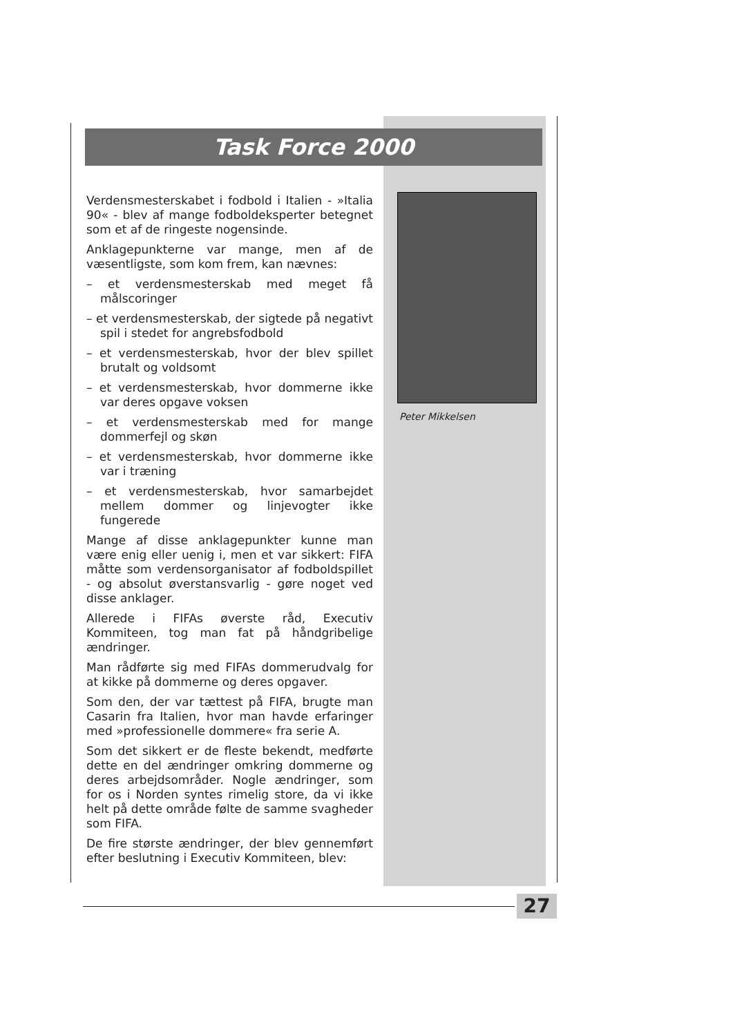Task Force 2000
Peter Mikkelsen
Verdensmesterskabet i fodbold i Italien - »Italia 90« - blev af mange fodboldeksperter betegnet som et af de ringeste nogensinde.
Anklagepunkterne var mange, men af de væsentligste, som kom frem, kan nævnes:
– et verdensmesterskab med meget få målscoringer
– et verdensmesterskab, der sigtede på negativt spil i stedet for angrebsfodbold
– et verdensmesterskab, hvor der blev spillet brutalt og voldsomt
– et verdensmesterskab, hvor dommerne ikke var deres opgave voksen
– et verdensmesterskab med for mange dommerfejl og skøn
– et verdensmesterskab, hvor dommerne ikke var i træning
– et verdensmesterskab, hvor samarbejdet mellem dommer og linjevogter ikke fungerede
Mange af disse anklagepunkter kunne man være enig eller uenig i, men et var sikkert: FIFA måtte som verdensorganisator af fodboldspillet - og absolut øverstansvarlig - gøre noget ved disse anklager.
Allerede i FIFAs øverste råd, Executiv Kommiteen, tog man fat på håndgribelige ændringer.
Man rådførte sig med FIFAs dommerudvalg for at kikke på dommerne og deres opgaver.
Som den, der var tættest på FIFA, brugte man Casarin fra Italien, hvor man havde erfaringer med »professionelle dommere« fra serie A.
Som det sikkert er de fleste bekendt, medførte dette en del ændringer omkring dommerne og deres arbejdsområder. Nogle ændringer, som for os i Norden syntes rimelig store, da vi ikke helt på dette område følte de samme svagheder som FIFA.
De fire største ændringer, der blev gennemført efter beslutning i Executiv Kommiteen, blev:
27